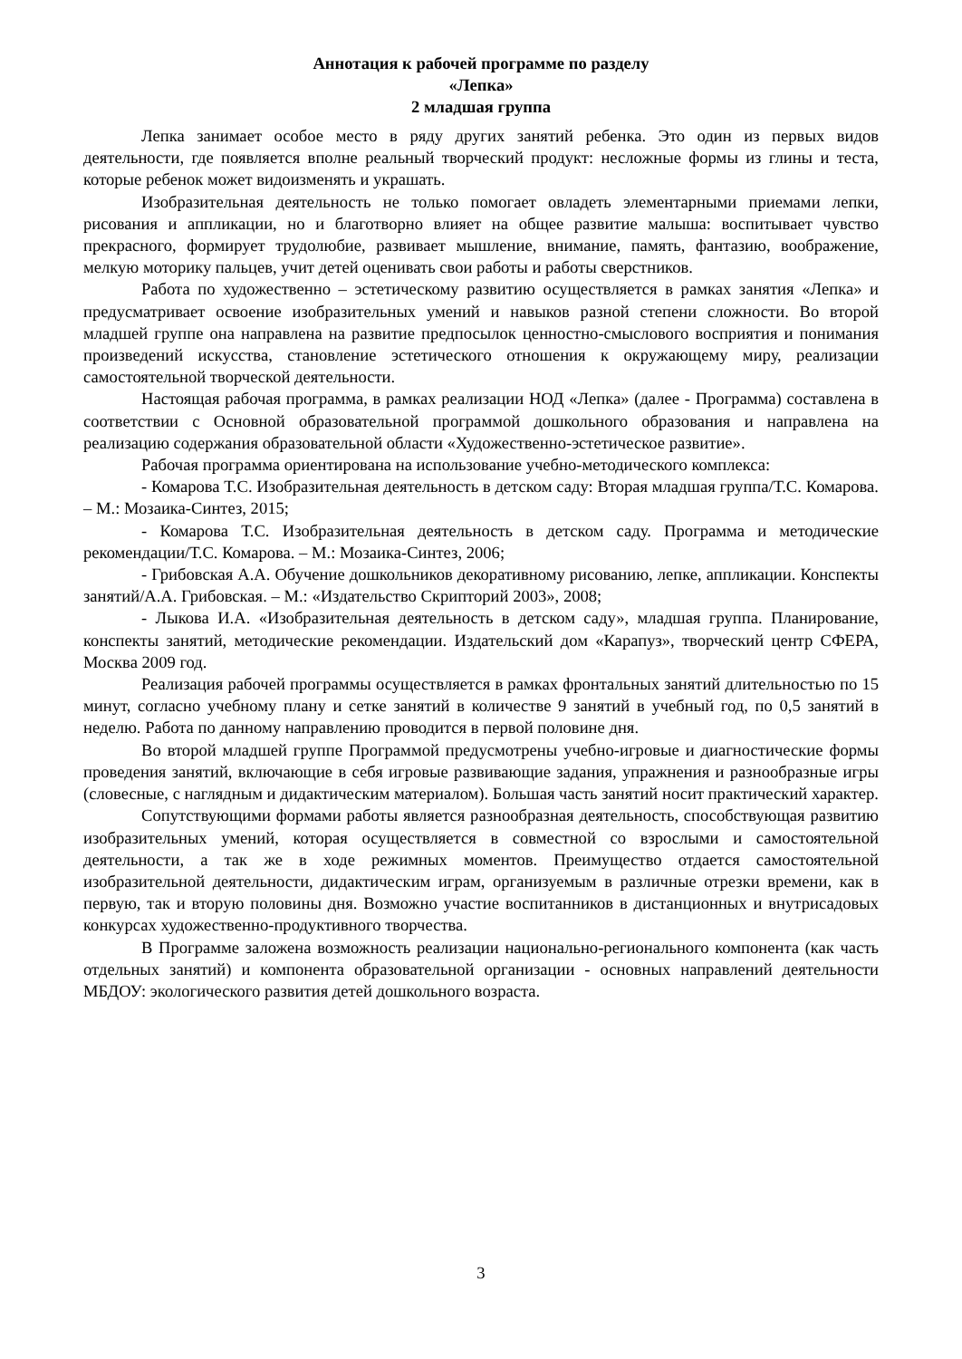Аннотация к рабочей программе по разделу
«Лепка»
2 младшая группа
Лепка занимает особое место в ряду других занятий ребенка. Это один из первых видов деятельности, где появляется вполне реальный творческий продукт: несложные формы из глины и теста, которые ребенок может видоизменять и украшать.
Изобразительная деятельность не только помогает овладеть элементарными приемами лепки, рисования и аппликации, но и благотворно влияет на общее развитие малыша: воспитывает чувство прекрасного, формирует трудолюбие, развивает мышление, внимание, память, фантазию, воображение, мелкую моторику пальцев, учит детей оценивать свои работы и работы сверстников.
Работа по художественно – эстетическому развитию осуществляется в рамках занятия «Лепка» и предусматривает освоение изобразительных умений и навыков разной степени сложности. Во второй младшей группе она направлена на развитие предпосылок ценностно-смыслового восприятия и понимания произведений искусства, становление эстетического отношения к окружающему миру, реализации самостоятельной творческой деятельности.
Настоящая рабочая программа, в рамках реализации НОД «Лепка» (далее - Программа) составлена в соответствии с Основной образовательной программой дошкольного образования и направлена на реализацию содержания образовательной области «Художественно-эстетическое развитие».
Рабочая программа ориентирована на использование учебно-методического комплекса:
- Комарова Т.С. Изобразительная деятельность в детском саду: Вторая младшая группа/Т.С. Комарова. – М.: Мозаика-Синтез, 2015;
- Комарова Т.С. Изобразительная деятельность в детском саду. Программа и методические рекомендации/Т.С. Комарова. – М.: Мозаика-Синтез, 2006;
- Грибовская А.А. Обучение дошкольников декоративному рисованию, лепке, аппликации. Конспекты занятий/А.А. Грибовская. – М.: «Издательство Скрипторий 2003», 2008;
- Лыкова И.А. «Изобразительная деятельность в детском саду», младшая группа. Планирование, конспекты занятий, методические рекомендации. Издательский дом «Карапуз», творческий центр СФЕРА, Москва 2009 год.
Реализация рабочей программы осуществляется в рамках фронтальных занятий длительностью по 15 минут, согласно учебному плану и сетке занятий в количестве 9 занятий в учебный год, по 0,5 занятий в неделю. Работа по данному направлению проводится в первой половине дня.
Во второй младшей группе Программой предусмотрены учебно-игровые и диагностические формы проведения занятий, включающие в себя игровые развивающие задания, упражнения и разнообразные игры (словесные, с наглядным и дидактическим материалом). Большая часть занятий носит практический характер.
Сопутствующими формами работы является разнообразная деятельность, способствующая развитию изобразительных умений, которая осуществляется в совместной со взрослыми и самостоятельной деятельности, а так же в ходе режимных моментов. Преимущество отдается самостоятельной изобразительной деятельности, дидактическим играм, организуемым в различные отрезки времени, как в первую, так и вторую половины дня. Возможно участие воспитанников в дистанционных и внутрисадовых конкурсах художественно-продуктивного творчества.
В Программе заложена возможность реализации национально-регионального компонента (как часть отдельных занятий) и компонента образовательной организации - основных направлений деятельности МБДОУ: экологического развития детей дошкольного возраста.
3